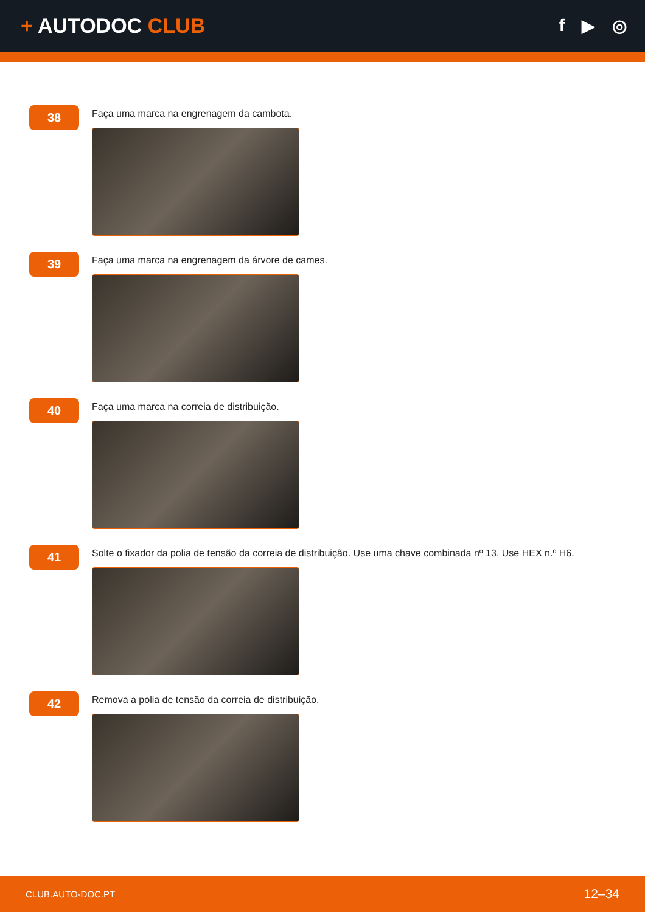+ AUTODOC CLUB
f ▶ ◎
38
Faça uma marca na engrenagem da cambota.
39
Faça uma marca na engrenagem da árvore de cames.
40
Faça uma marca na correia de distribuição.
41
Solte o fixador da polia de tensão da correia de distribuição. Use uma chave combinada nº 13. Use HEX n.º H6.
42
Remova a polia de tensão da correia de distribuição.
CLUB.AUTO-DOC.PT 12–34